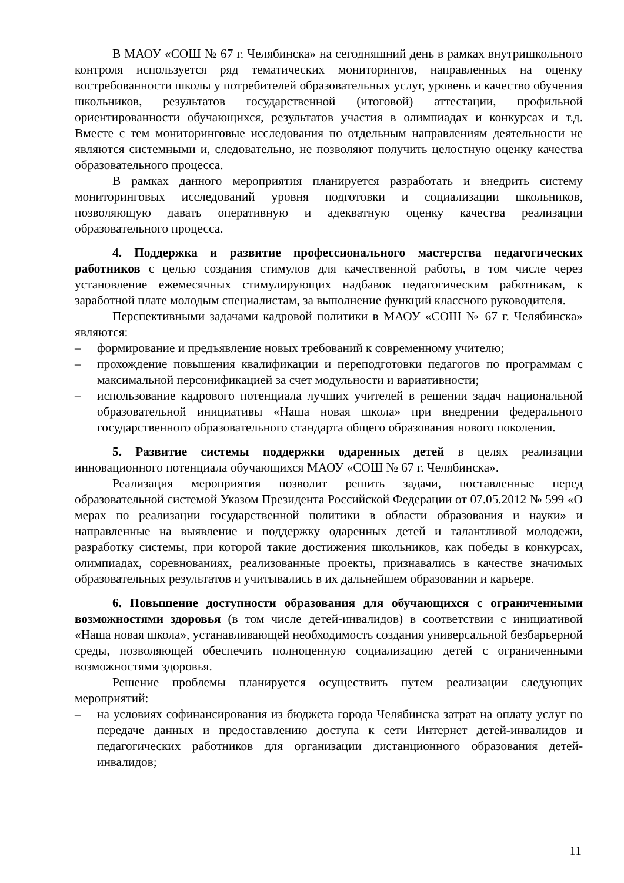В МАОУ «СОШ № 67 г. Челябинска» на сегодняшний день в рамках внутришкольного контроля используется ряд тематических мониторингов, направленных на оценку востребованности школы у потребителей образовательных услуг, уровень и качество обучения школьников, результатов государственной (итоговой) аттестации, профильной ориентированности обучающихся, результатов участия в олимпиадах и конкурсах и т.д. Вместе с тем мониторинговые исследования по отдельным направлениям деятельности не являются системными и, следовательно, не позволяют получить целостную оценку качества образовательного процесса.
В рамках данного мероприятия планируется разработать и внедрить систему мониторинговых исследований уровня подготовки и социализации школьников, позволяющую давать оперативную и адекватную оценку качества реализации образовательного процесса.
4. Поддержка и развитие профессионального мастерства педагогических работников с целью создания стимулов для качественной работы, в том числе через установление ежемесячных стимулирующих надбавок педагогическим работникам, к заработной плате молодым специалистам, за выполнение функций классного руководителя.
Перспективными задачами кадровой политики в МАОУ «СОШ № 67 г. Челябинска» являются:
– формирование и предъявление новых требований к современному учителю;
– прохождение повышения квалификации и переподготовки педагогов по программам с максимальной персонификацией за счет модульности и вариативности;
– использование кадрового потенциала лучших учителей в решении задач национальной образовательной инициативы «Наша новая школа» при внедрении федерального государственного образовательного стандарта общего образования нового поколения.
5. Развитие системы поддержки одаренных детей в целях реализации инновационного потенциала обучающихся МАОУ «СОШ № 67 г. Челябинска».
Реализация мероприятия позволит решить задачи, поставленные перед образовательной системой Указом Президента Российской Федерации от 07.05.2012 № 599 «О мерах по реализации государственной политики в области образования и науки» и направленные на выявление и поддержку одаренных детей и талантливой молодежи, разработку системы, при которой такие достижения школьников, как победы в конкурсах, олимпиадах, соревнованиях, реализованные проекты, признавались в качестве значимых образовательных результатов и учитывались в их дальнейшем образовании и карьере.
6. Повышение доступности образования для обучающихся с ограниченными возможностями здоровья (в том числе детей-инвалидов) в соответствии с инициативой «Наша новая школа», устанавливающей необходимость создания универсальной безбарьерной среды, позволяющей обеспечить полноценную социализацию детей с ограниченными возможностями здоровья.
Решение проблемы планируется осуществить путем реализации следующих мероприятий:
– на условиях софинансирования из бюджета города Челябинска затрат на оплату услуг по передаче данных и предоставлению доступа к сети Интернет детей-инвалидов и педагогических работников для организации дистанционного образования детей-инвалидов;
11